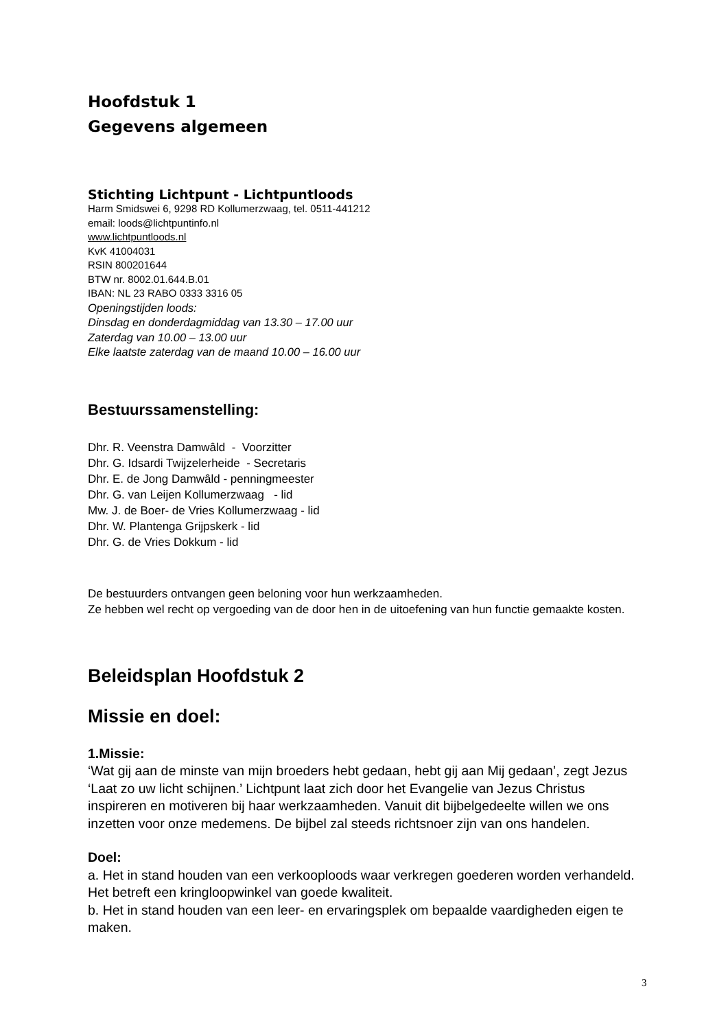Hoofdstuk 1
Gegevens algemeen
Stichting Lichtpunt - Lichtpuntloods
Harm Smidswei 6, 9298 RD Kollumerzwaag, tel. 0511-441212
email: loods@lichtpuntinfo.nl
www.lichtpuntloods.nl
KvK 41004031
RSIN 800201644
BTW nr. 8002.01.644.B.01
IBAN: NL 23 RABO 0333 3316 05
Openingstijden loods:
Dinsdag en donderdagmiddag van 13.30 – 17.00 uur
Zaterdag van 10.00 – 13.00 uur
Elke laatste zaterdag van de maand 10.00 – 16.00 uur
Bestuurssamenstelling:
Dhr. R. Veenstra Damwâld - Voorzitter
Dhr. G. Idsardi Twijzelerheide - Secretaris
Dhr. E. de Jong Damwâld - penningmeester
Dhr. G. van Leijen Kollumerzwaag - lid
Mw. J. de Boer- de Vries Kollumerzwaag - lid
Dhr. W. Plantenga Grijpskerk - lid
Dhr. G. de Vries Dokkum - lid
De bestuurders ontvangen geen beloning voor hun werkzaamheden.
Ze hebben wel recht op vergoeding van de door hen in de uitoefening van hun functie gemaakte kosten.
Beleidsplan Hoofdstuk 2
Missie en doel:
1.Missie:
‘Wat gij aan de minste van mijn broeders hebt gedaan, hebt gij aan Mij gedaan’, zegt Jezus ‘Laat zo uw licht schijnen.’ Lichtpunt laat zich door het Evangelie van Jezus Christus inspireren en motiveren bij haar werkzaamheden. Vanuit dit bijbelgedeelte willen we ons inzetten voor onze medemens. De bijbel zal steeds richtsnoer zijn van ons handelen.
Doel:
a. Het in stand houden van een verkooploods waar verkregen goederen worden verhandeld. Het betreft een kringloopwinkel van goede kwaliteit.
b. Het in stand houden van een leer- en ervaringsplek om bepaalde vaardigheden eigen te maken.
3